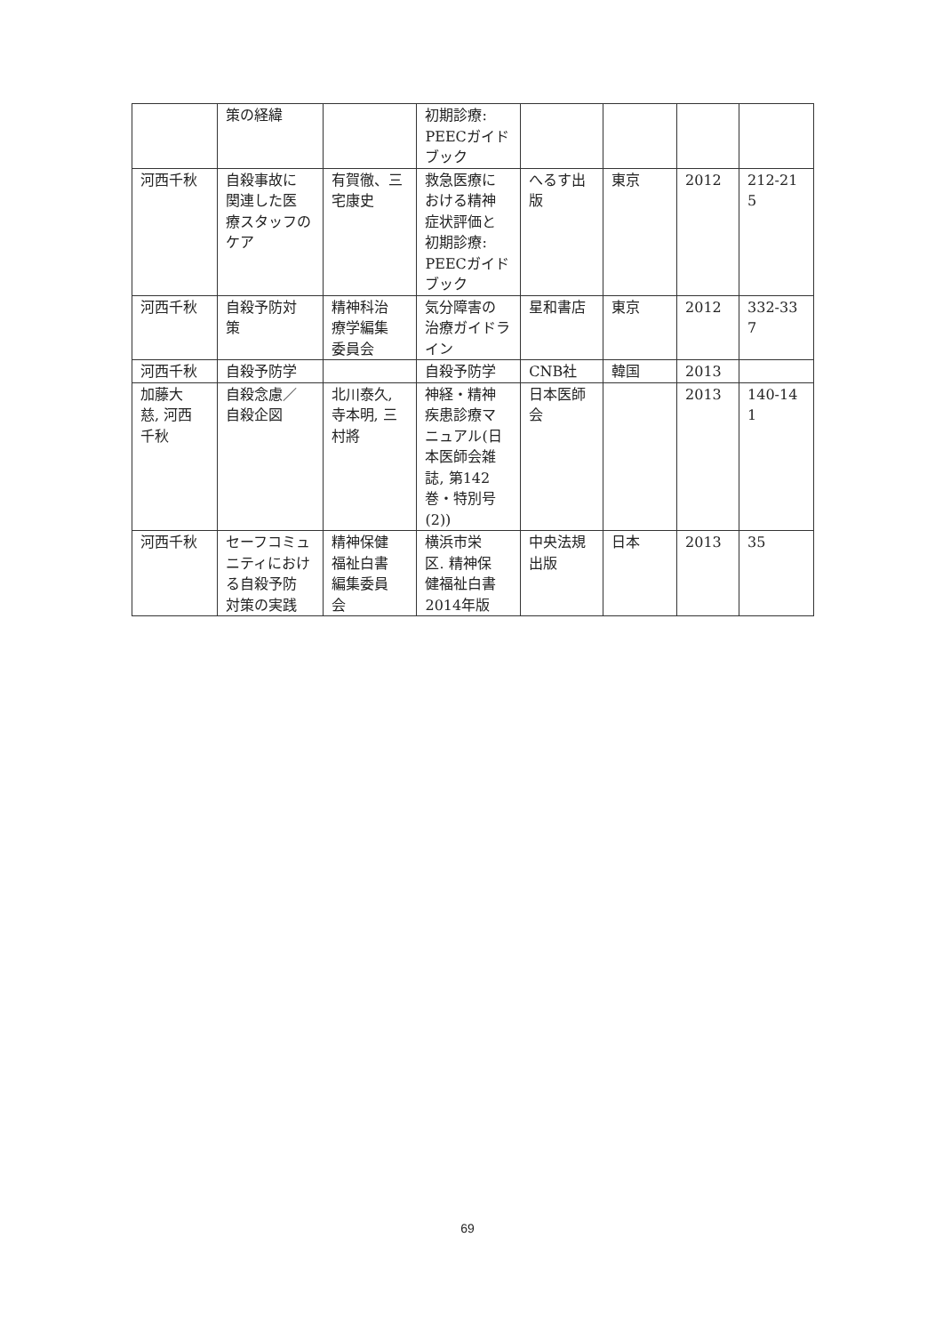| | 策の経緯 | | 初期診療: PEECガイド ブック | | | | |
| 河西千秋 | 自殺事故に 関連した医 療スタッフの ケア | 有賀徹、三 宅康史 | 救急医療に おける精神 症状評価と 初期診療: PEECガイド ブック | へるす出 版 | 東京 | 2012 | 212-21 5 |
| 河西千秋 | 自殺予防対 策 | 精神科治 療学編集 委員会 | 気分障害の 治療ガイドラ イン | 星和書店 | 東京 | 2012 | 332-33 7 |
| 河西千秋 | 自殺予防学 | | 自殺予防学 | CNB社 | 韓国 | 2013 | |
| 加藤大 慈, 河西 千秋 | 自殺念慮／ 自殺企図 | 北川泰久, 寺本明, 三 村將 | 神経・精神 疾患診療マ ニュアル(日 本医師会雑 誌, 第142 巻・特別号 (2)) | 日本医師 会 | | 2013 | 140-14 1 |
| 河西千秋 | セーフコミュ ニティにおけ る自殺予防 対策の実践 | 精神保健 福祉白書 編集委員 会 | 横浜市栄 区. 精神保 健福祉白書 2014年版 | 中央法規 出版 | 日本 | 2013 | 35 |
69